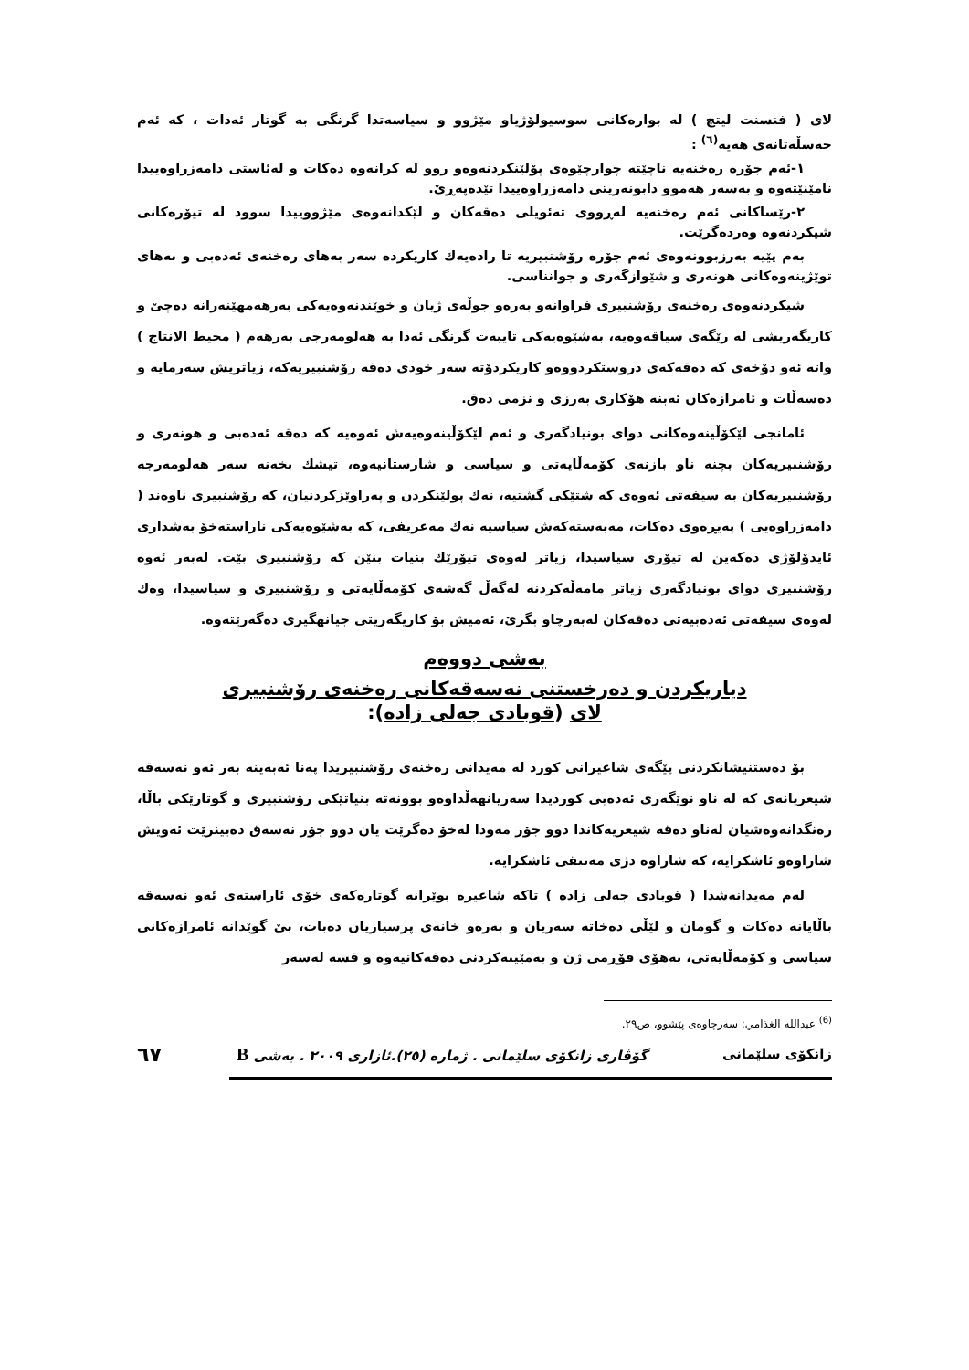لای ( فنسنت لیتچ ) لە بوارەکانی سوسیولۆژیاو مێژوو و سیاسەتدا گرنگی بە گوتار ئەدات ، کە ئەم خەسڵەتانەی هەیە<sup>(٦)</sup> :
١-ئەم جۆرە رەخنەیە ناچێتە چوارچێوەی پۆلێنکردنەوەو روو لە کرانەوە دەکات و لەئاستی دامەزراوەییدا نامێنێتەوە و بەسەر هەموو دابونەریتی دامەزراوەییدا تێدەپەڕێ.
٢-رێساکانی ئەم رەخنەیە لەڕووی تەئویلی دەقەکان و لێکدانەوەی مێژووییدا سوود لە تیۆرەکانی شیکردنەوە وەردەگرێت.
بەم پێیە بەرزبوونەوەی ئەم جۆرە رۆشنبیریە تا رادەیەك کاریکردە سەر بەهای رەخنەی ئەدەبی و بەهای توێژینەوەکانی هونەری و شێوازگەری و جوانناسی.
شیکردنەوەی رەخنەی رۆشنبیری فراوانەو بەرەو جوڵەی ژیان و خوێندنەوەیەکی بەرهەمهێنەرانە دەچێ و کاریگەریشی لە رێگەی سیاقەوەیە، بەشێوەیەکی تایبەت گرنگی ئەدا بە هەلومەرجی بەرهەم ( محیط الانتاج ) واتە ئەو دۆخەی کە دەقەکەی دروستکردووەو کاریکردۆتە سەر خودی دەقە رۆشنبیریەکە، زیاتریش سەرمایە و دەسەڵات و ئامرازەکان ئەبنە هۆکاری بەرزی و نزمی دەق.
ئامانجی لێکۆڵینەوەکانی دوای بونیادگەری و ئەم لێکۆڵینەوەیەش ئەوەیە کە دەقە ئەدەبی و هونەری و رۆشنبیریەکان بچنە ناو بازنەی کۆمەڵایەتی و سیاسی و شارستانیەوە، تیشك بخەنە سەر هەلومەرجە رۆشنبیریەکان بە سیفەتی ئەوەی کە شتێکی گشتیە، نەك پولێنکردن و پەراوێزکردنیان، کە رۆشنبیری ناوەند ( دامەزراوەیی ) پەیڕەوی دەکات، مەبەستەکەش سیاسیە نەك مەعریفی، کە بەشێوەیەکی ناراستەخۆ بەشداری ئایدۆلۆژی دەکەین لە تیۆری سیاسیدا، زیاتر لەوەی تیۆرێك بنیات بنێن کە رۆشنبیری بێت. لەبەر ئەوە رۆشنبیری دوای بونیادگەری زیاتر مامەڵەکردنە لەگەڵ گەشەی کۆمەڵایەتی و رۆشنبیری و سیاسیدا، وەك لەوەی سیفەتی ئەدەبیەتی دەقەکان لەبەرچاو بگرێ، ئەمیش بۆ کاریگەریتی جیانهگیری دەگەرێتەوە.
بەشی دووەم
دیاریکردن و دەرخستنی نەسەقەکانی رەخنەی رۆشنبیری
لای (قوبادی جەلی زادە):
بۆ دەستنیشانکردنی پێگەی شاعیرانی کورد لە مەیدانی رەخنەی رۆشنبیریدا پەنا ئەبەینە بەر ئەو نەسەقە شیعریانەی کە لە ناو نوێگەری ئەدەبی کوردیدا سەریانهەڵداوەو بوونەتە بنیاتێکی رۆشنبیری و گوتارێکی باڵا، رەنگدانەوەشیان لەناو دەقە شیعریەکاندا دوو جۆر مەودا لەخۆ دەگرێت یان دوو جۆر نەسەق دەبینرێت ئەویش شاراوەو ئاشکرایە، کە شاراوە دژی مەنتقی ئاشکرایە.
لەم مەیدانەشدا ( قوبادی جەلی زادە ) تاکە شاعیرە بوێرانە گوتارەکەی خۆی ئاراستەی ئەو نەسەقە باڵایانە دەکات و گومان و لێڵی دەخاتە سەریان و بەرەو خانەی پرسیاریان دەبات، بێ گوێدانە ئامرازەکانی سیاسی و کۆمەڵایەتی، بەهۆی فۆڕمی ژن و بەمێینەکردنی دەقەکانیەوە و قسە لەسەر
<sup>(6)</sup> عبدالله الغذامي: سەرچاوەی پێشوو، ص٢٩.
زانکۆی سلێمانی گۆڤاری زانکۆی سلێمانی . ژمارە (٢٥).ئازاری ٢٠٠٩ . بەشی B ٦٧